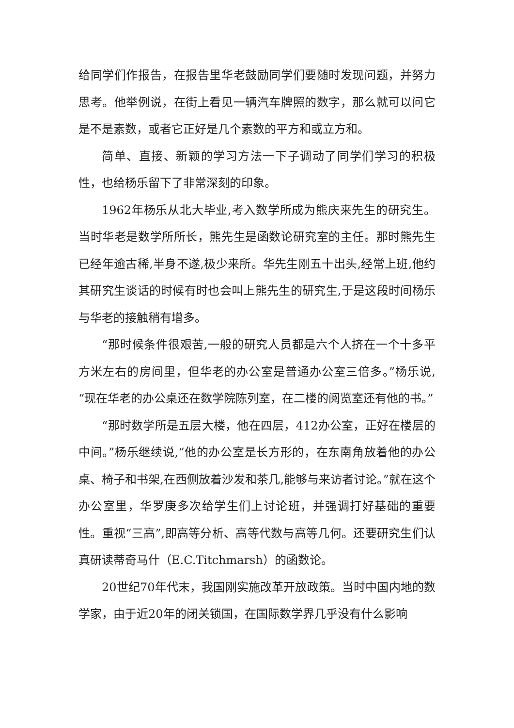给同学们作报告，在报告里华老鼓励同学们要随时发现问题，并努力思考。他举例说，在街上看见一辆汽车牌照的数字，那么就可以问它是不是素数，或者它正好是几个素数的平方和或立方和。
简单、直接、新颖的学习方法一下子调动了同学们学习的积极性，也给杨乐留下了非常深刻的印象。
1962年杨乐从北大毕业,考入数学所成为熊庆来先生的研究生。当时华老是数学所所长，熊先生是函数论研究室的主任。那时熊先生已经年逾古稀,半身不遂,极少来所。华先生刚五十出头,经常上班,他约其研究生谈话的时候有时也会叫上熊先生的研究生,于是这段时间杨乐与华老的接触稍有增多。
“那时候条件很艰苦,一般的研究人员都是六个人挤在一个十多平方米左右的房间里，但华老的办公室是普通办公室三倍多。”杨乐说,“现在华老的办公桌还在数学院陈列室，在二楼的阅览室还有他的书。”
“那时数学所是五层大楼，他在四层，412办公室，正好在楼层的中间。”杨乐继续说,“他的办公室是长方形的，在东南角放着他的办公桌、椅子和书架,在西侧放着沙发和茶几,能够与来访者讨论。”就在这个办公室里，华罗庚多次给学生们上讨论班，并强调打好基础的重要性。重视“三高”,即高等分析、高等代数与高等几何。还要研究生们认真研读蒂奇马什（E.C.Titchmarsh）的函数论。
20世纪70年代末，我国刚实施改革开放政策。当时中国内地的数学家，由于近20年的闭关锁国，在国际数学界几乎没有什么影响